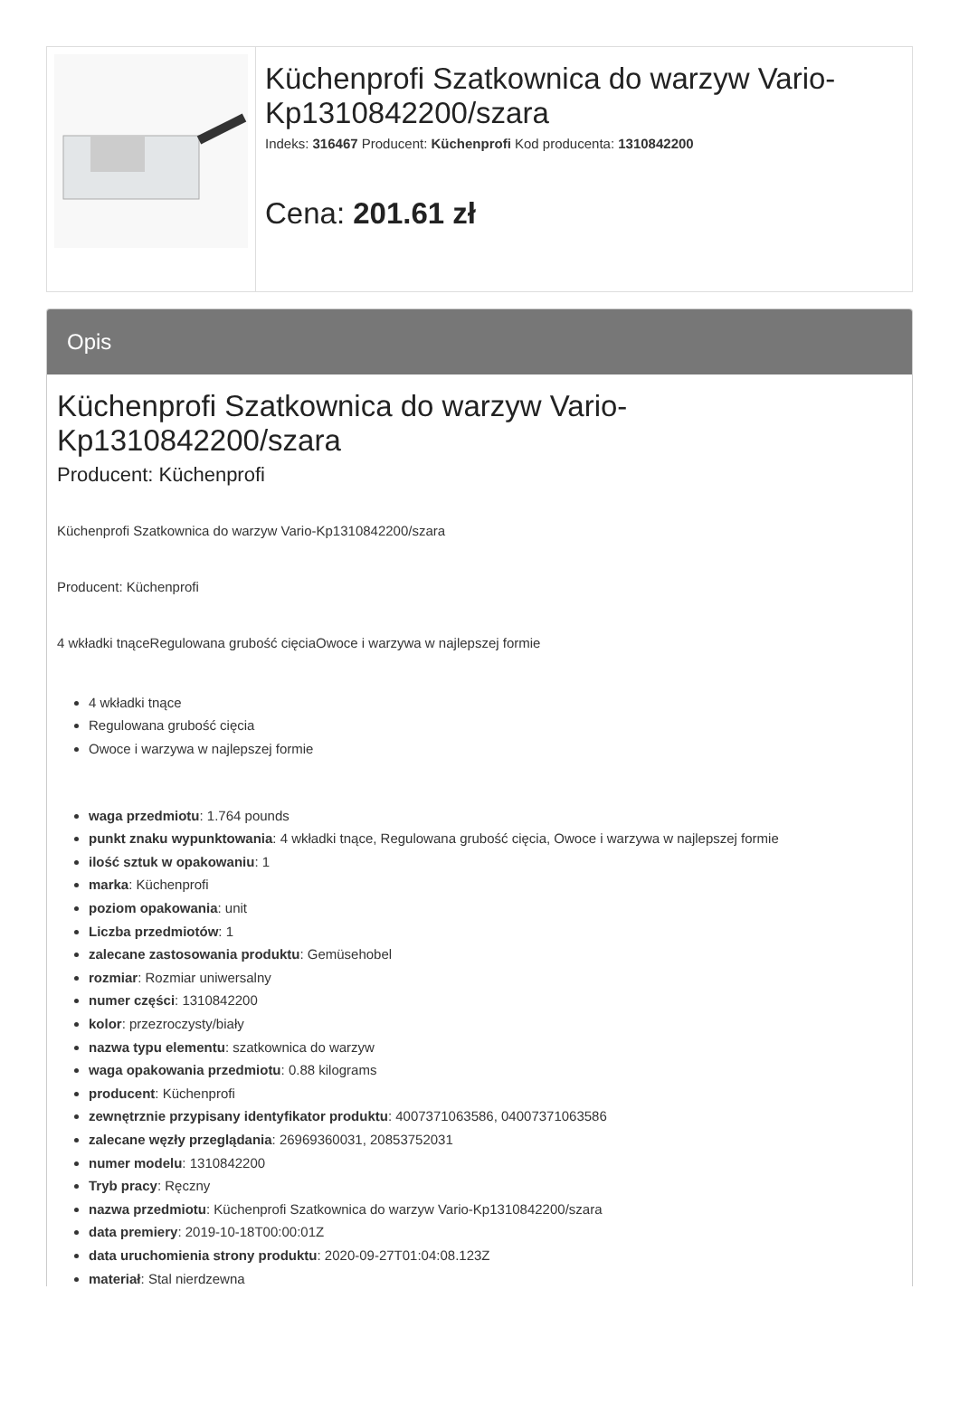Küchenprofi Szatkownica do warzyw Vario-Kp1310842200/szara
Indeks: 316467 Producent: Küchenprofi Kod producenta: 1310842200
Cena: 201.61 zł
Opis
Küchenprofi Szatkownica do warzyw Vario-Kp1310842200/szara
Producent: Küchenprofi
Küchenprofi Szatkownica do warzyw Vario-Kp1310842200/szara
Producent: Küchenprofi
4 wkładki tnąceRegulowana grubość cięciaOwoce i warzywa w najlepszej formie
4 wkładki tnące
Regulowana grubość cięcia
Owoce i warzywa w najlepszej formie
waga przedmiotu: 1.764 pounds
punkt znaku wypunktowania: 4 wkładki tnące, Regulowana grubość cięcia, Owoce i warzywa w najlepszej formie
ilość sztuk w opakowaniu: 1
marka: Küchenprofi
poziom opakowania: unit
Liczba przedmiotów: 1
zalecane zastosowania produktu: Gemüsehobel
rozmiar: Rozmiar uniwersalny
numer części: 1310842200
kolor: przezroczysty/biały
nazwa typu elementu: szatkownica do warzyw
waga opakowania przedmiotu: 0.88 kilograms
producent: Küchenprofi
zewnętrznie przypisany identyfikator produktu: 4007371063586, 04007371063586
zalecane węzły przeglądania: 26969360031, 20853752031
numer modelu: 1310842200
Tryb pracy: Ręczny
nazwa przedmiotu: Küchenprofi Szatkownica do warzyw Vario-Kp1310842200/szara
data premiery: 2019-10-18T00:00:01Z
data uruchomienia strony produktu: 2020-09-27T01:04:08.123Z
materiał: Stal nierdzewna